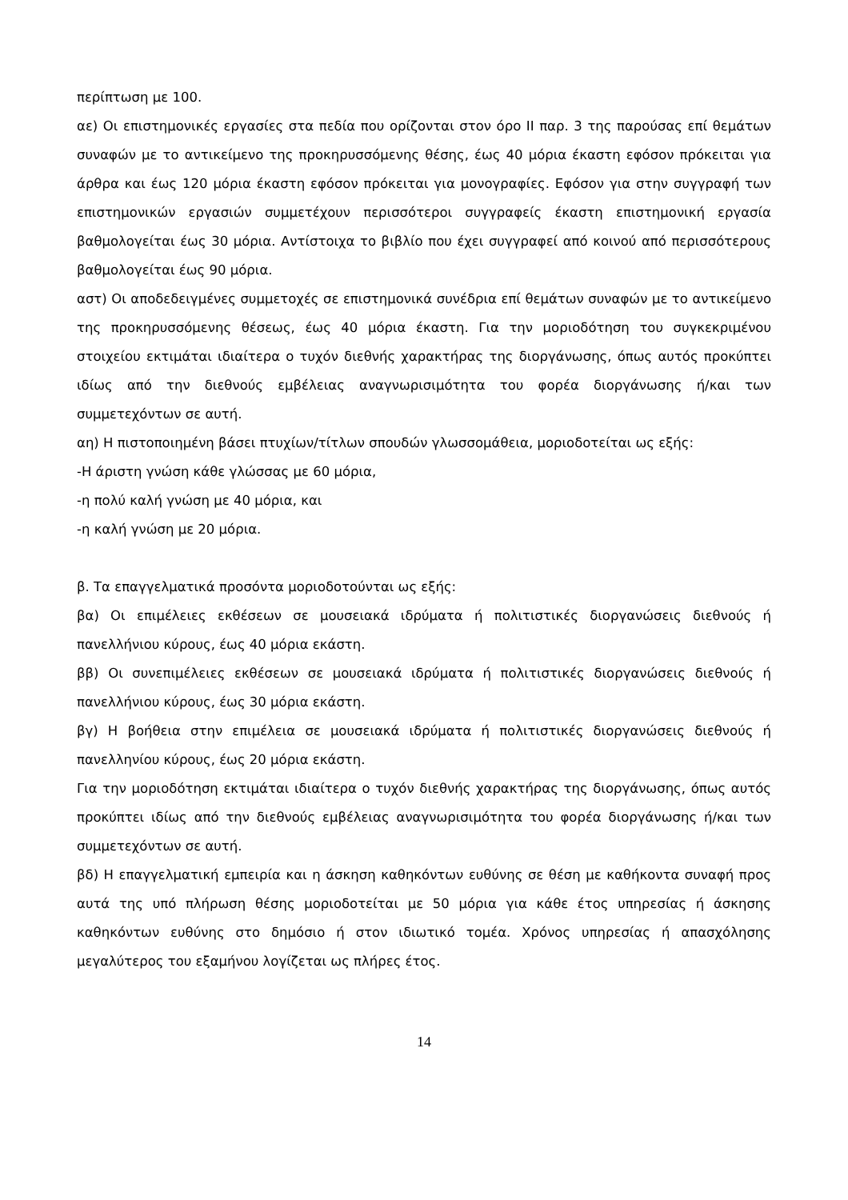περίπτωση με 100.
αε) Οι επιστημονικές εργασίες στα πεδία που ορίζονται στον όρο ΙΙ παρ. 3 της παρούσας επί θεμάτων συναφών με το αντικείμενο της προκηρυσσόμενης θέσης, έως 40 μόρια έκαστη εφόσον πρόκειται για άρθρα και έως 120 μόρια έκαστη εφόσον πρόκειται για μονογραφίες. Εφόσον για στην συγγραφή των επιστημονικών εργασιών συμμετέχουν περισσότεροι συγγραφείς έκαστη επιστημονική εργασία βαθμολογείται έως 30 μόρια. Αντίστοιχα το βιβλίο που έχει συγγραφεί από κοινού από περισσότερους βαθμολογείται έως 90 μόρια.
αστ) Οι αποδεδειγμένες συμμετοχές σε επιστημονικά συνέδρια επί θεμάτων συναφών με το αντικείμενο της προκηρυσσόμενης θέσεως, έως 40 μόρια έκαστη. Για την μοριοδότηση του συγκεκριμένου στοιχείου εκτιμάται ιδιαίτερα ο τυχόν διεθνής χαρακτήρας της διοργάνωσης, όπως αυτός προκύπτει ιδίως από την διεθνούς εμβέλειας αναγνωρισιμότητα του φορέα διοργάνωσης ή/και των συμμετεχόντων σε αυτή.
αη) Η πιστοποιημένη βάσει πτυχίων/τίτλων σπουδών γλωσσομάθεια, μοριοδοτείται ως εξής:
-Η άριστη γνώση κάθε γλώσσας με 60 μόρια,
-η πολύ καλή γνώση με 40 μόρια, και
-η καλή γνώση με 20 μόρια.
β. Τα επαγγελματικά προσόντα μοριοδοτούνται ως εξής:
βα) Οι επιμέλειες εκθέσεων σε μουσειακά ιδρύματα ή πολιτιστικές διοργανώσεις διεθνούς ή πανελλήνιου κύρους, έως 40 μόρια εκάστη.
ββ) Οι συνεπιμέλειες εκθέσεων σε μουσειακά ιδρύματα ή πολιτιστικές διοργανώσεις διεθνούς ή πανελλήνιου κύρους, έως 30 μόρια εκάστη.
βγ) Η βοήθεια στην επιμέλεια σε μουσειακά ιδρύματα ή πολιτιστικές διοργανώσεις διεθνούς ή πανελληνίου κύρους, έως 20 μόρια εκάστη.
Για την μοριοδότηση εκτιμάται ιδιαίτερα ο τυχόν διεθνής χαρακτήρας της διοργάνωσης, όπως αυτός προκύπτει ιδίως από την διεθνούς εμβέλειας αναγνωρισιμότητα του φορέα διοργάνωσης ή/και των συμμετεχόντων σε αυτή.
βδ) Η επαγγελματική εμπειρία και η άσκηση καθηκόντων ευθύνης σε θέση με καθήκοντα συναφή προς αυτά της υπό πλήρωση θέσης μοριοδοτείται με 50 μόρια για κάθε έτος υπηρεσίας ή άσκησης καθηκόντων ευθύνης στο δημόσιο ή στον ιδιωτικό τομέα. Χρόνος υπηρεσίας ή απασχόλησης μεγαλύτερος του εξαμήνου λογίζεται ως πλήρες έτος.
14